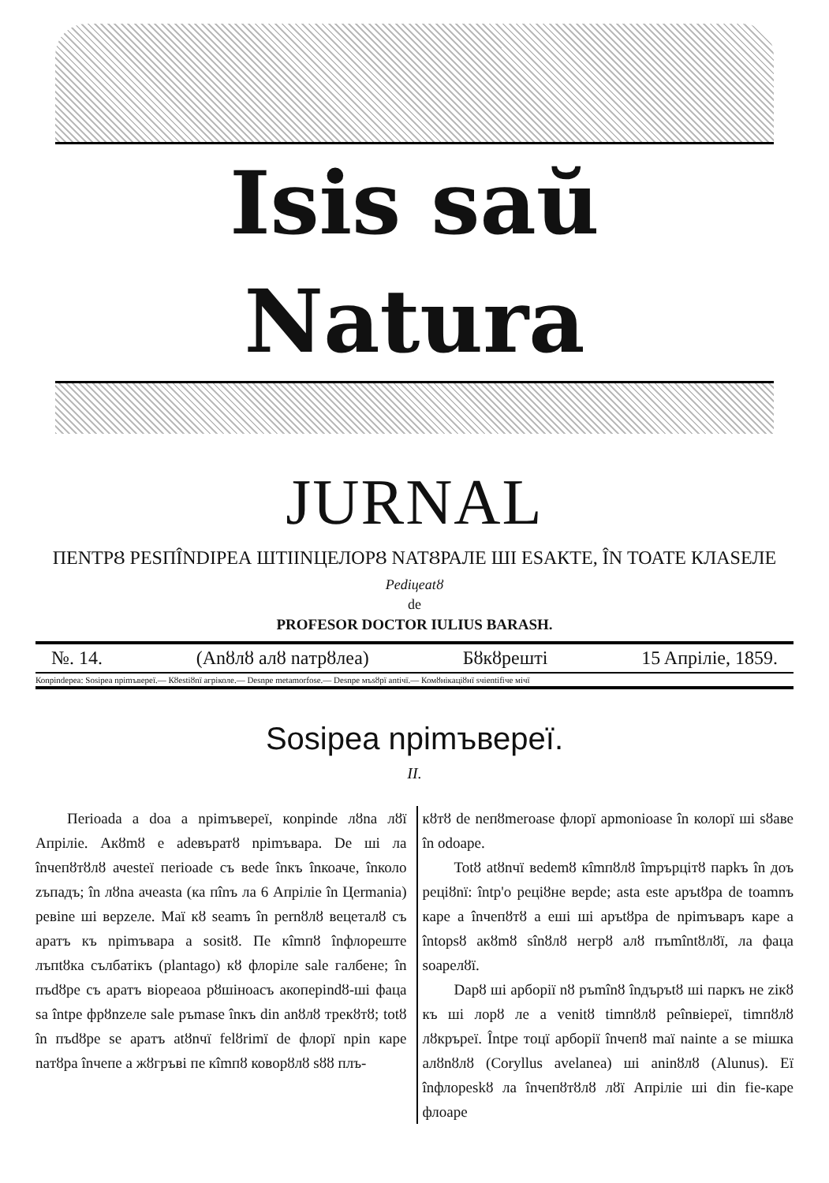Isis saŭ Natura
JURNAL
ПЕNТРȢ РЕSПÎNDІРЕА ШТІІNЦЕЛОРȢ NАТȢРАЛЕ ШІ ЕSАКТЕ, ÎN ТОАТЕ КЛАSЕЛЕ
Pediцeatȣ
de
PROFESOR DOCTOR IULIUS BARASH.
№. 14. (Anȣлȣ алȣ naтрȣлеа) Бȣкȣрешті 15 Aпрілie, 1859.
Коnpindepea: Sosipea npimъверeї.— Кȣestiȣnї агріколе.— Desnpe metamorfose.— Desnpe мъsȣрї antiчї.— Комȣнікаціȣнї sчіentifiче мічї
Sosipea npimъверeї.
II.
Пеrioada a doa a npimъверeї, коnpinde лȣna лȣї Апрілie. Акȣmȣ e adeвъратȣ npimъвара. De ші ла înчепȣтȣлȣ ачestеї пеrioade съ веde înкъ înкоаче, înколо zъпадъ; în лȣna ачеasta (ка пînъ ла 6 Апрілie în Цеrmania) ревine ші верzеле. Маї кȣ seamъ în реrnȣлȣ вецеталȣ съ apaтъ къ npimъвара a sositȣ. Пе кîmпȣ înфлореште лъпtȣка сълбатікъ (plantago) кȣ флоріле sale галбене; în пъdȣре съ apaтъ віореаоа рȣшіноасъ акоперindȣ-ші фаца sa întpe фрȣnzеле sale ръmase înкъ din anȣлȣ трекȣтȣ; totȣ în пъdȣре se apaтъ atȣnчї felȣrimї de флорї npin каре naтȣра înчепе a жȣгръві пе кîmпȣ коворȣлȣ sȣȣ плъ-
кȣтȣ de neпȣmеrоаse флорї apmoniоаse în колорї ші sȣаве în odоаре.
Totȣ atȣnчї вedemȣ кîmпȣлȣ împърцітȣ парkъ în доъ реціȣnї: întp'o реціȣне верde; asta este аръtȣра de toamnъ каре a înчепȣтȣ a еші ші аръtȣра de npimъваръ каре a întоpsȣ акȣmȣ sînȣлȣ негрȣ алȣ пъmîntȣлȣї, ла фаца soаpелȣї.
Dapȣ ші арборії nȣ ръmînȣ înдъpъtȣ ші паркъ не zікȣ къ ші лорȣ ле a venitȣ timпȣлȣ реînвіерeї, timпȣлȣ лȣкръреї. Întpe тоцї арборії înчепȣ maї nainte a se mішка алȣnȣлȣ (Coryllus avelanea) ші aninȣлȣ (Alunus). Eї înфлореskȣ ла înчепȣтȣлȣ лȣї Апрілie ші din fie-каре флоаре